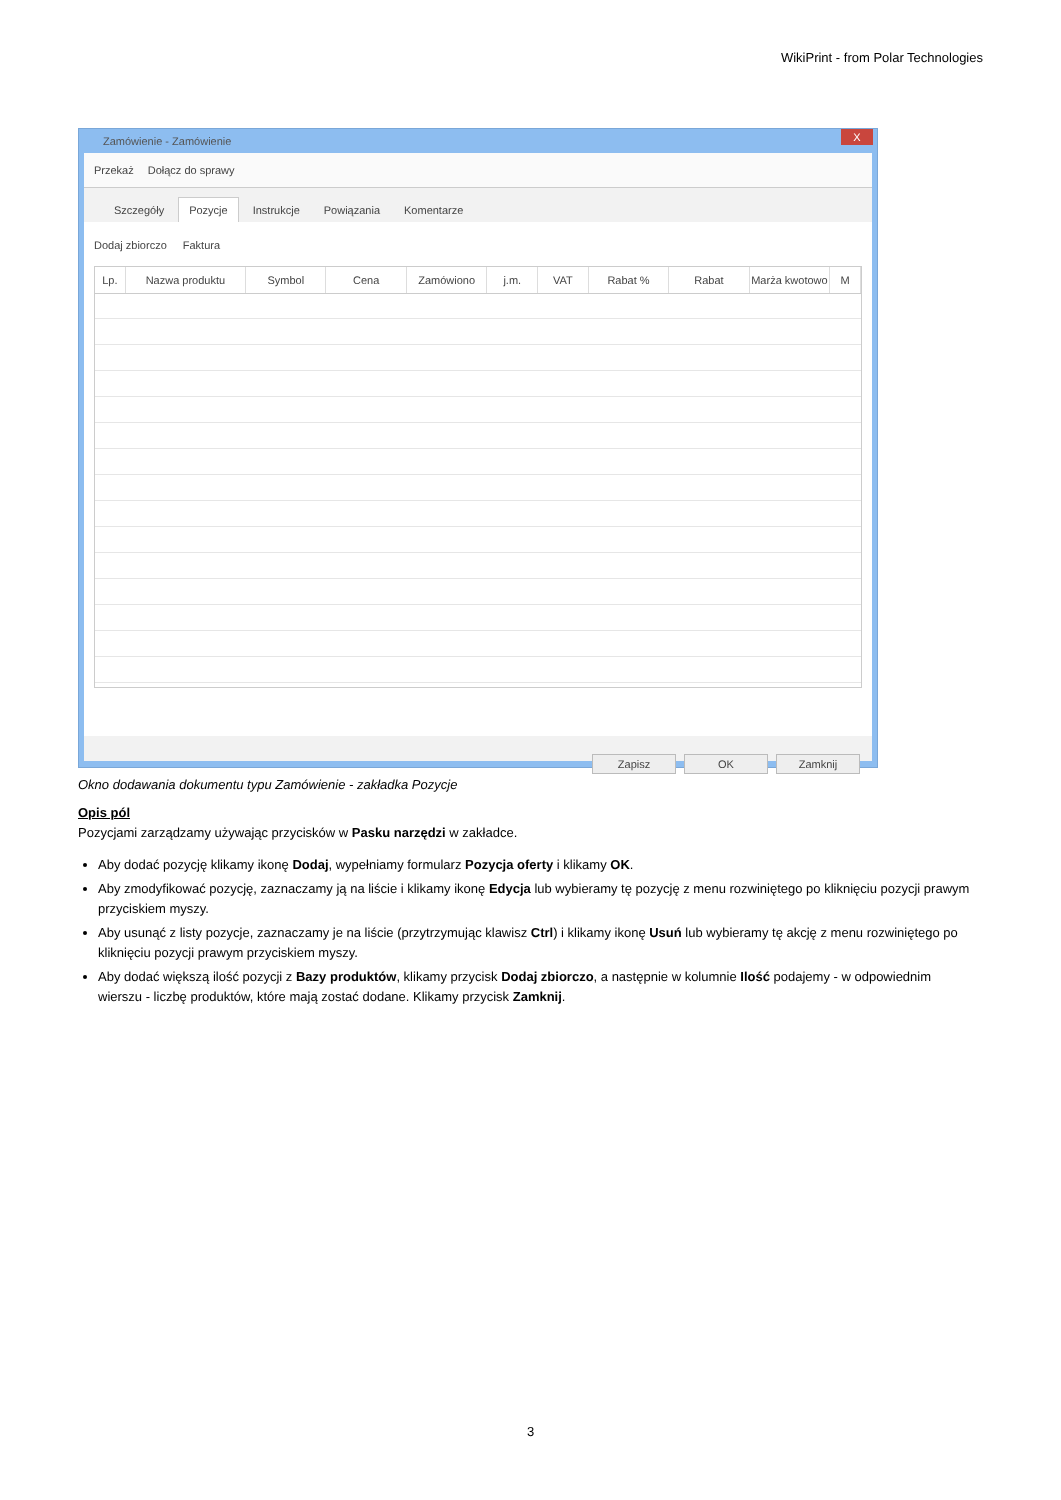WikiPrint - from Polar Technologies
Zamówienie - Zamówienie X
Przekaż Dołącz do sprawy
Szczegóły Pozycje Instrukcje Powiązania Komentarze
Dodaj zbiorczo Faktura
Lp. Nazwa produktu Symbol Cena Zamówiono j.m. VAT Rabat % Rabat Marża kwotowo
M
Zapisz OK Zamknij
Okno dodawania dokumentu typu Zamówienie - zakładka Pozycje
Opis pól
Pozycjami zarządzamy używając przycisków w Pasku narzędzi w zakładce.
Aby dodać pozycję klikamy ikonę Dodaj, wypełniamy formularz Pozycja oferty i klikamy OK.
Aby zmodyfikować pozycję, zaznaczamy ją na liście i klikamy ikonę Edycja lub wybieramy tę pozycję z menu rozwiniętego po kliknięciu pozycji prawym przyciskiem myszy.
Aby usunąć z listy pozycje, zaznaczamy je na liście (przytrzymując klawisz Ctrl) i klikamy ikonę Usuń lub wybieramy tę akcję z menu rozwiniętego po kliknięciu pozycji prawym przyciskiem myszy.
Aby dodać większą ilość pozycji z Bazy produktów, klikamy przycisk Dodaj zbiorczo, a następnie w kolumnie Ilość podajemy - w odpowiednim wierszu - liczbę produktów, które mają zostać dodane. Klikamy przycisk Zamknij.
3